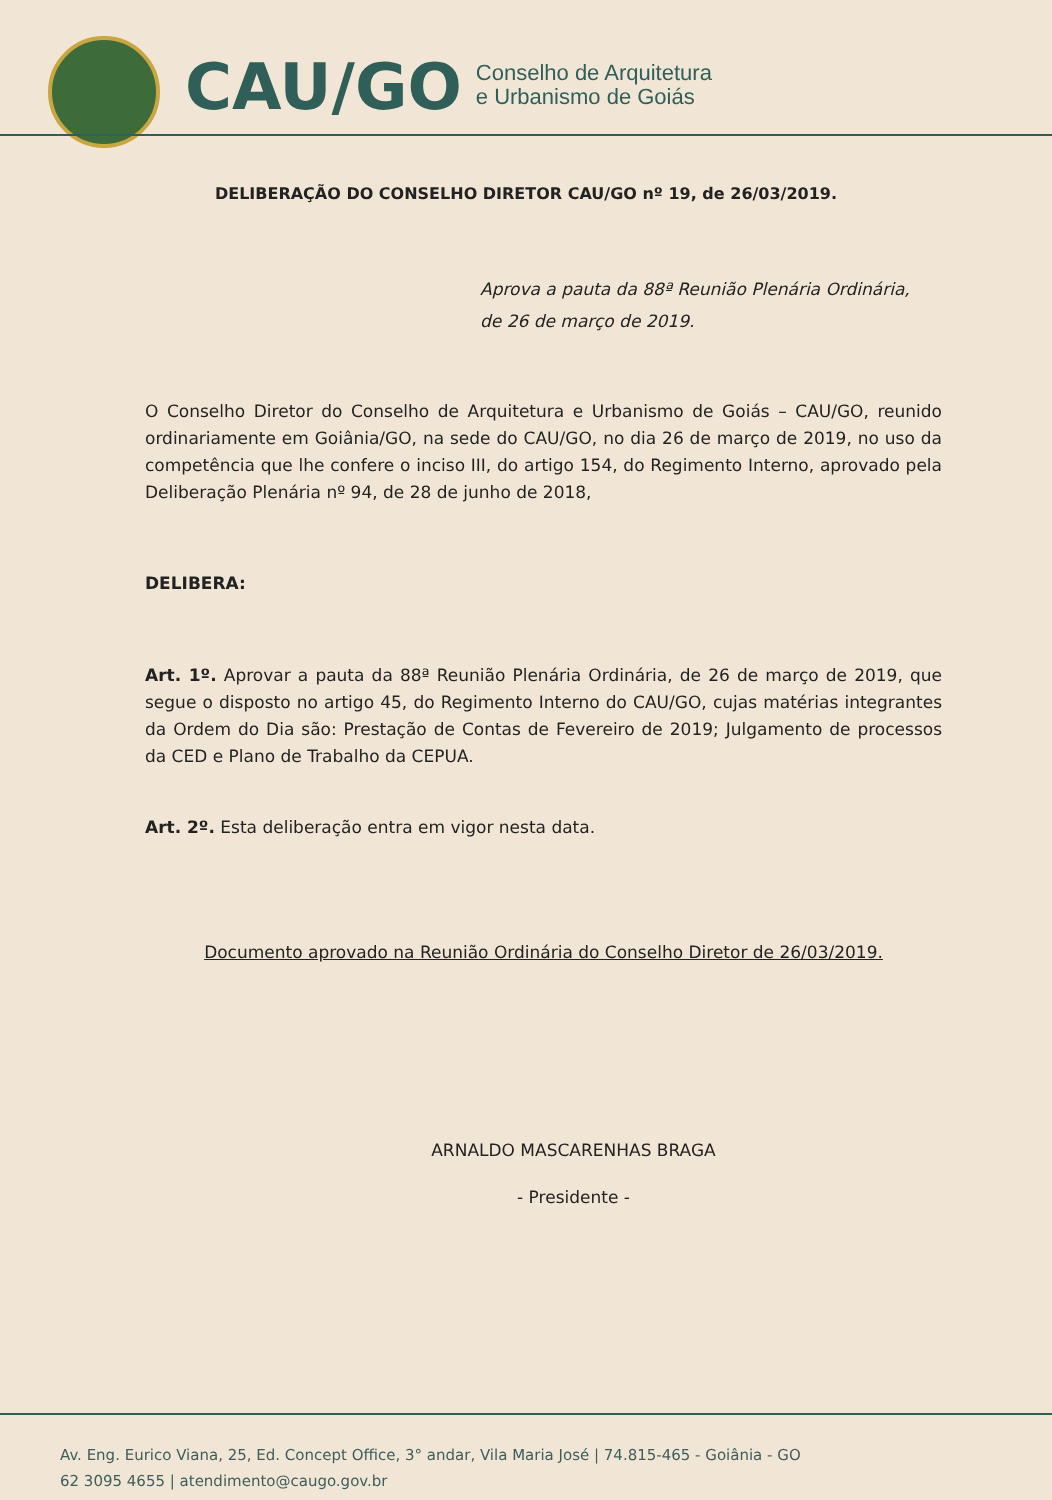CAU/GO Conselho de Arquitetura
e Urbanismo de Goiás
DELIBERAÇÃO DO CONSELHO DIRETOR CAU/GO nº 19, de 26/03/2019.
Aprova a pauta da 88ª Reunião Plenária Ordinária, de 26 de março de 2019.
O Conselho Diretor do Conselho de Arquitetura e Urbanismo de Goiás – CAU/GO, reunido ordinariamente em Goiânia/GO, na sede do CAU/GO, no dia 26 de março de 2019, no uso da competência que lhe confere o inciso III, do artigo 154, do Regimento Interno, aprovado pela Deliberação Plenária nº 94, de 28 de junho de 2018,
DELIBERA:
Art. 1º. Aprovar a pauta da 88ª Reunião Plenária Ordinária, de 26 de março de 2019, que segue o disposto no artigo 45, do Regimento Interno do CAU/GO, cujas matérias integrantes da Ordem do Dia são: Prestação de Contas de Fevereiro de 2019; Julgamento de processos da CED e Plano de Trabalho da CEPUA.
Art. 2º. Esta deliberação entra em vigor nesta data.
Documento aprovado na Reunião Ordinária do Conselho Diretor de 26/03/2019.
ARNALDO MASCARENHAS BRAGA
- Presidente -
Av. Eng. Eurico Viana, 25, Ed. Concept Office, 3° andar, Vila Maria José | 74.815-465 - Goiânia - GO
62 3095 4655 | atendimento@caugo.gov.br